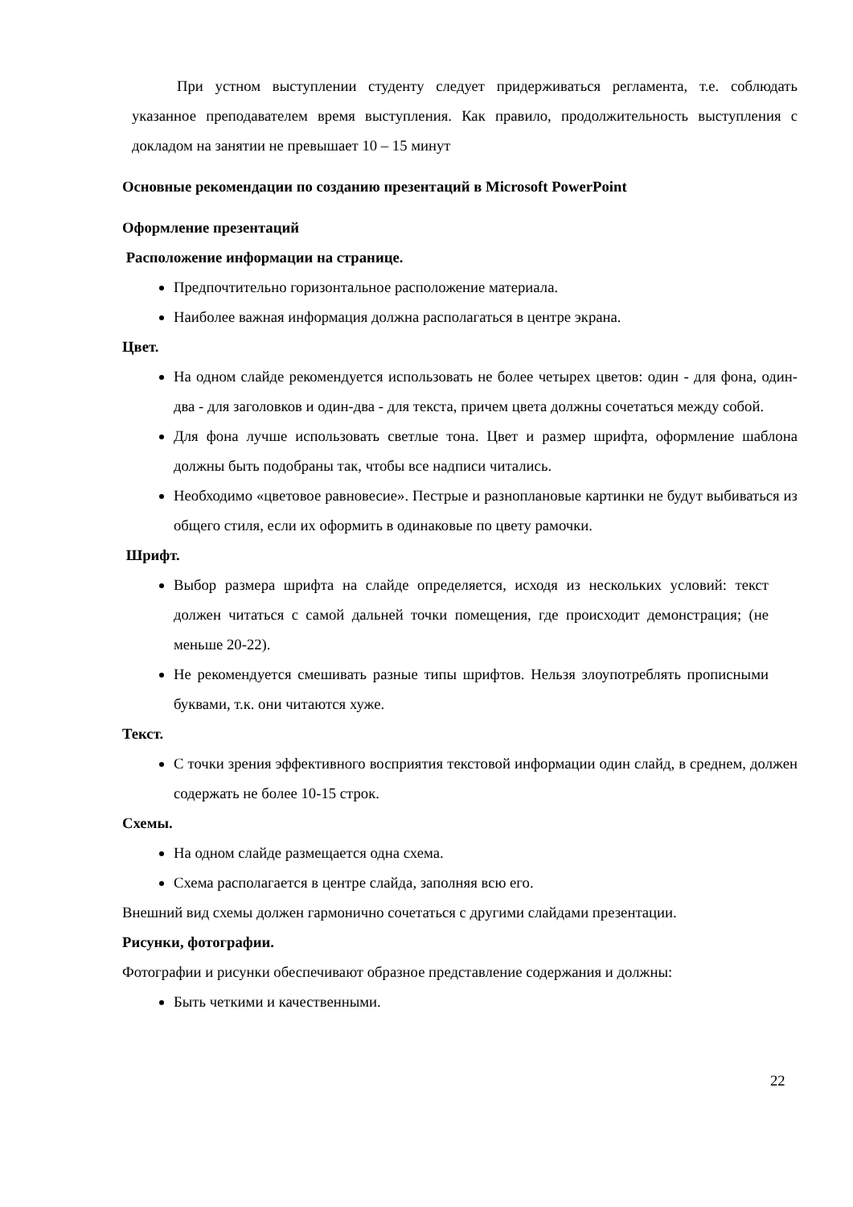При устном выступлении студенту следует придерживаться регламента, т.е. соблюдать указанное преподавателем время выступления. Как правило, продолжительность выступления с докладом на занятии не превышает 10 – 15 минут
Основные рекомендации по созданию презентаций в Microsoft PowerPoint
Оформление презентаций
Расположение информации на странице.
Предпочтительно горизонтальное расположение материала.
Наиболее важная информация должна располагаться в центре экрана.
Цвет.
На одном слайде рекомендуется использовать не более четырех цветов: один - для фона, один-два - для заголовков и один-два - для текста, причем цвета должны сочетаться между собой.
Для фона лучше использовать светлые тона. Цвет и размер шрифта, оформление шаблона должны быть подобраны так, чтобы все надписи читались.
Необходимо «цветовое равновесие». Пестрые и разноплановые картинки не будут выбиваться из общего стиля, если их оформить в одинаковые по цвету рамочки.
Шрифт.
Выбор размера шрифта на слайде определяется, исходя из нескольких условий: текст должен читаться с самой дальней точки помещения, где происходит демонстрация; (не меньше 20-22).
Не рекомендуется смешивать разные типы шрифтов. Нельзя злоупотреблять прописными буквами, т.к. они читаются хуже.
Текст.
С точки зрения эффективного восприятия текстовой информации один слайд, в среднем, должен содержать не более 10-15 строк.
Схемы.
На одном слайде размещается одна схема.
Схема располагается в центре слайда, заполняя всю его.
Внешний вид схемы должен гармонично сочетаться с другими слайдами презентации.
Рисунки, фотографии.
Фотографии и рисунки обеспечивают образное представление содержания и должны:
Быть четкими и качественными.
22